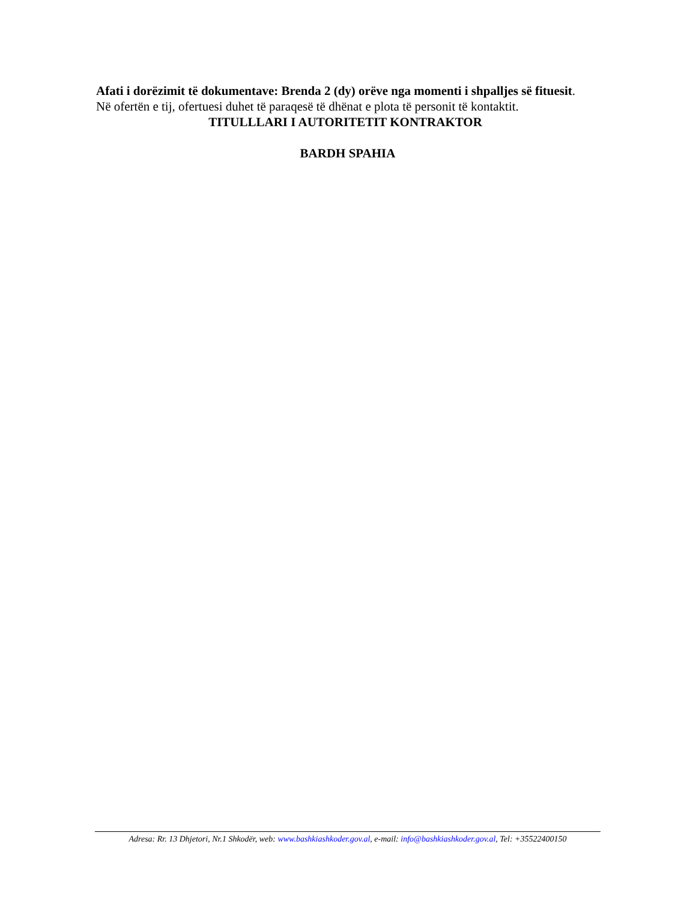Afati i dorëzimit të dokumentave: Brenda 2 (dy) orëve nga momenti i shpalljes së fituesit.
Në ofertën e tij, ofertuesi duhet të paraqesë të dhënat e plota të personit të kontaktit.
TITULLLARI I AUTORITETIT KONTRAKTOR
BARDH SPAHIA
Adresa: Rr. 13 Dhjetori, Nr.1 Shkodër, web: www.bashkiashkoder.gov.al, e-mail: info@bashkiashkoder.gov.al, Tel: +35522400150